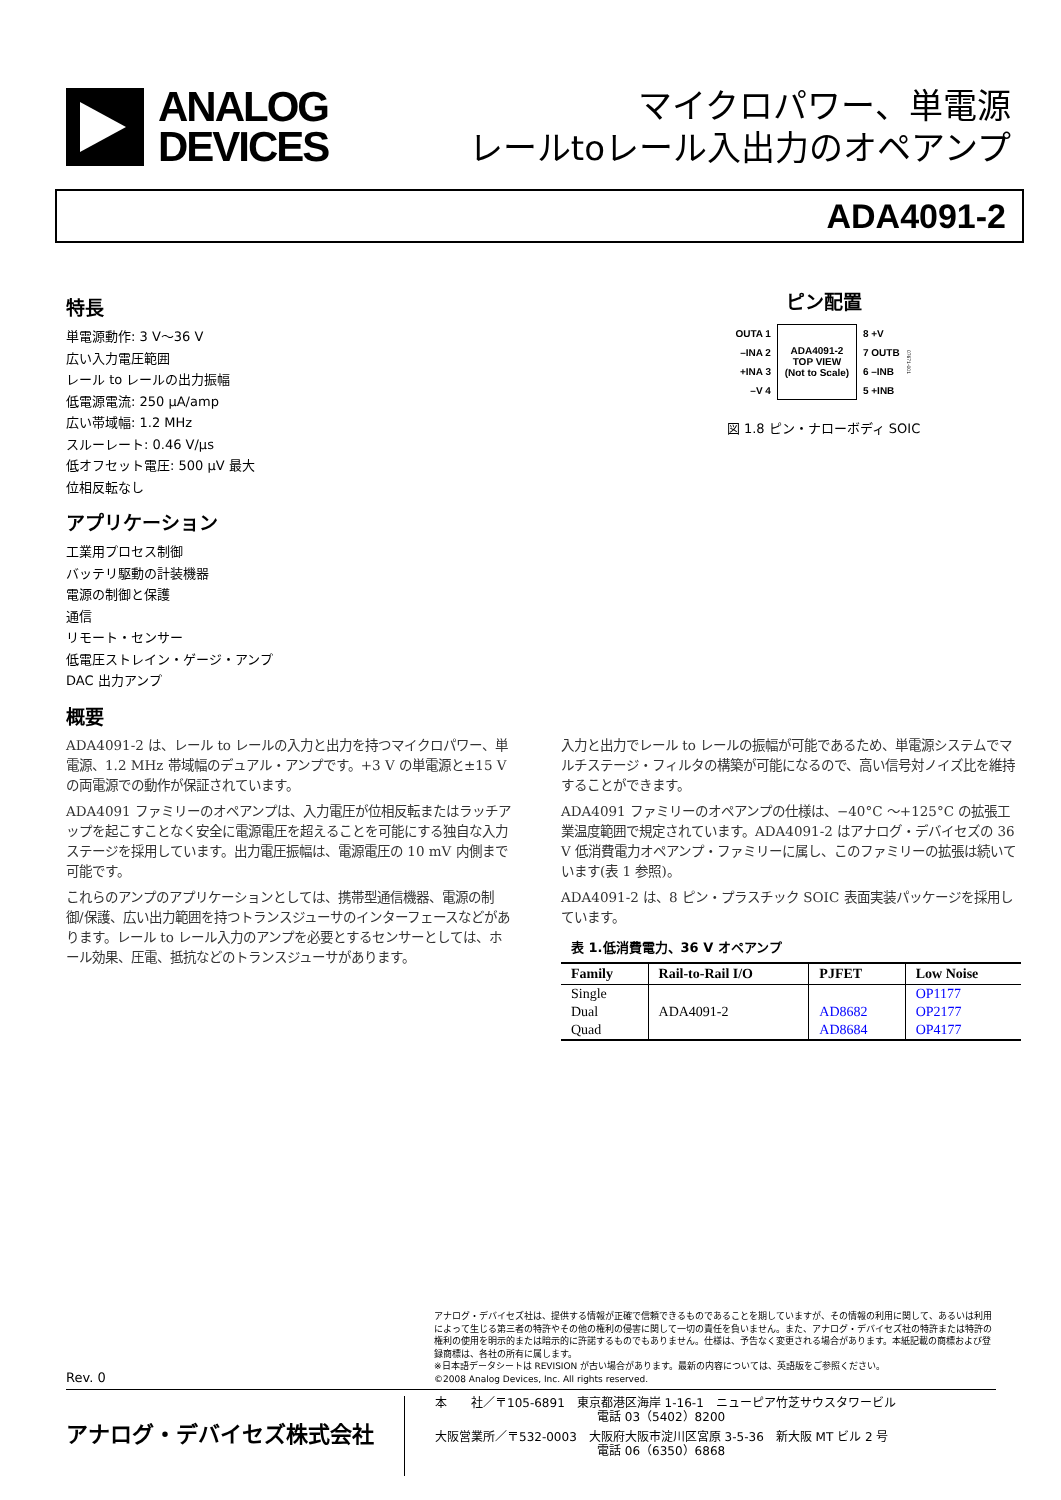ANALOG
DEVICES
マイクロパワー、単電源
レールtoレール入出力のオペアンプ
ADA4091-2
特長
単電源動作: 3 V～36 V
広い入力電圧範囲
レール to レールの出力振幅
低電源電流: 250 μA/amp
広い帯域幅: 1.2 MHz
スルーレート: 0.46 V/μs
低オフセット電圧: 500 μV 最大
位相反転なし
アプリケーション
工業用プロセス制御
バッテリ駆動の計装機器
電源の制御と保護
通信
リモート・センサー
低電圧ストレイン・ゲージ・アンプ
DAC 出力アンプ
ピン配置
OUTA 1
–INA 2
+INA 3
–V 4
ADA4091-2
TOP VIEW
(Not to Scale)
8 +V
7 OUTB
6 –INB
5 +INB
07671-001
図 1.8 ピン・ナローボディ SOIC
概要
ADA4091-2 は、レール to レールの入力と出力を持つマイクロパワー、単電源、1.2 MHz 帯域幅のデュアル・アンプです。+3 V の単電源と±15 V の両電源での動作が保証されています。
ADA4091 ファミリーのオペアンプは、入力電圧が位相反転またはラッチアップを起こすことなく安全に電源電圧を超えることを可能にする独自な入力ステージを採用しています。出力電圧振幅は、電源電圧の 10 mV 内側まで可能です。
これらのアンプのアプリケーションとしては、携帯型通信機器、電源の制御/保護、広い出力範囲を持つトランスジューサのインターフェースなどがあります。レール to レール入力のアンプを必要とするセンサーとしては、ホール効果、圧電、抵抗などのトランスジューサがあります。
入力と出力でレール to レールの振幅が可能であるため、単電源システムでマルチステージ・フィルタの構築が可能になるので、高い信号対ノイズ比を維持することができます。
ADA4091 ファミリーのオペアンプの仕様は、−40°C ～+125°C の拡張工業温度範囲で規定されています。ADA4091-2 はアナログ・デバイセズの 36 V 低消費電力オペアンプ・ファミリーに属し、このファミリーの拡張は続いています(表 1 参照)。
ADA4091-2 は、8 ピン・プラスチック SOIC 表面実装パッケージを採用しています。
表 1.低消費電力、36 V オペアンプ
| Family | Rail-to-Rail I/O | PJFET | Low Noise |
| --- | --- | --- | --- |
| Single | | | OP1177 |
| Dual | ADA4091-2 | AD8682 | OP2177 |
| Quad | | AD8684 | OP4177 |
Rev. 0
アナログ・デバイセズ社は、提供する情報が正確で信頼できるものであることを期していますが、その情報の利用に関して、あるいは利用によって生じる第三者の特許やその他の権利の侵害に関して一切の責任を負いません。また、アナログ・デバイセズ社の特許または特許の権利の使用を明示的または暗示的に許諾するものでもありません。仕様は、予告なく変更される場合があります。本紙記載の商標および登録商標は、各社の所有に属します。
※日本語データシートは REVISION が古い場合があります。最新の内容については、英語版をご参照ください。
©2008 Analog Devices, Inc. All rights reserved.
アナログ・デバイセズ株式会社
本　　社／〒105-6891　東京都港区海岸 1-16-1　ニューピア竹芝サウスタワービル
電話 03（5402）8200
大阪営業所／〒532-0003　大阪府大阪市淀川区宮原 3-5-36　新大阪 MT ビル 2 号
電話 06（6350）6868